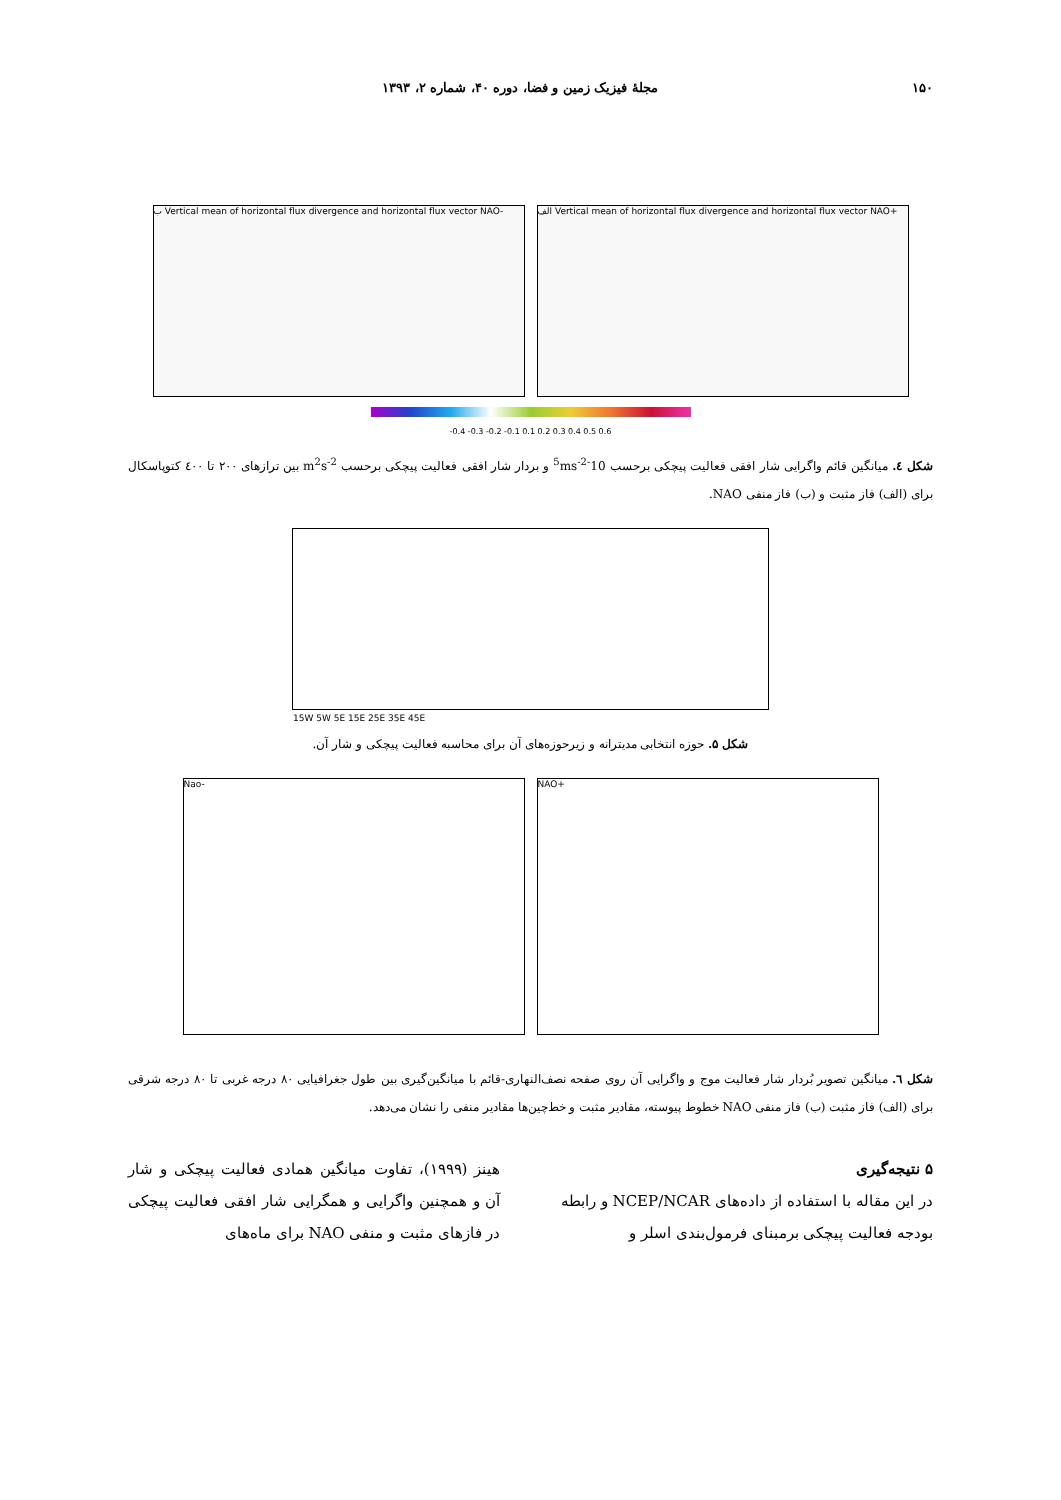۱۵۰ مجلهٔ فیزیک زمین و فضا، دوره ۴۰، شماره ۲، ۱۳۹۳
ب Vertical mean of horizontal flux divergence and horizontal flux vector NAO-
الف Vertical mean of horizontal flux divergence and horizontal flux vector NAO+
-0.4 -0.3 -0.2 -0.1 0.1 0.2 0.3 0.4 0.5 0.6
شکل ٤. میانگین قائم واگرایی شار افقی فعالیت پیچکی برحسب 10<sup>-5</sup>ms<sup>-2</sup> و بردار شار افقی فعالیت پیچکی برحسب m<sup>2</sup>s<sup>-2</sup> بین ترازهای ۲۰۰ تا ٤۰۰ کتوپاسکال برای (الف) فاز مثبت و (ب) فاز منفی NAO.
15W 5W 5E 15E 25E 35E 45E
شکل ۵. حوزه انتخابی مدیترانه و زیرحوزه‌های آن برای محاسبه فعالیت پیچکی و شار آن.
Nao- NAO+
شکل ٦. میانگین تصویر بُردار شار فعالیت موج و واگرایی آن روی صفحه نصف‌النهاری-قائم با میانگین‌گیری بین طول جغرافیایی ۸۰ درجه غربی تا ۸۰ درجه شرقی برای (الف) فاز مثبت (ب) فاز منفی NAO خطوط پیوسته، مقادیر مثبت و خط‌چین‌ها مقادیر منفی را نشان می‌دهد.
۵ نتیجه‌گیری
در این مقاله با استفاده از داده‌های NCEP/NCAR و رابطه بودجه فعالیت پیچکی برمبنای فرمول‌بندی اسلر و
هینز (۱۹۹۹)، تفاوت میانگین همادی فعالیت پیچکی و شار آن و همچنین واگرایی و همگرایی شار افقی فعالیت پیچکی در فازهای مثبت و منفی NAO برای ماه‌های